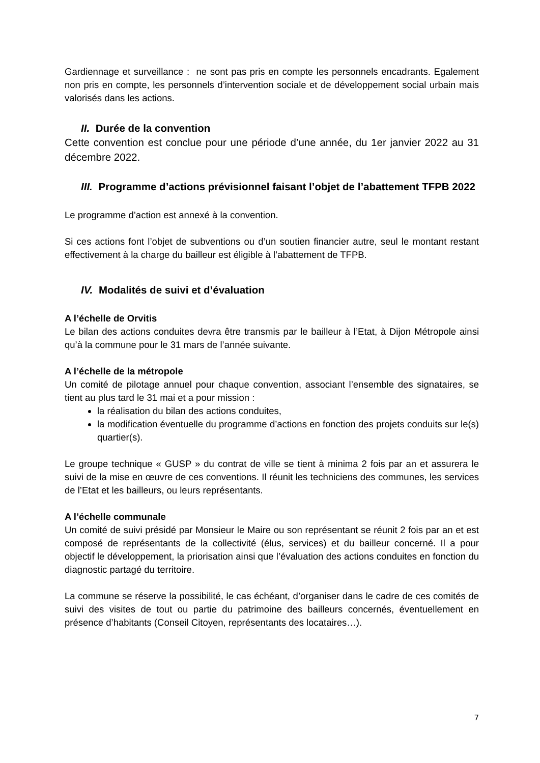Gardiennage et surveillance : ne sont pas pris en compte les personnels encadrants. Egalement non pris en compte, les personnels d’intervention sociale et de développement social urbain mais valorisés dans les actions.
II. Durée de la convention
Cette convention est conclue pour une période d’une année, du 1er janvier 2022 au 31 décembre 2022.
III. Programme d’actions prévisionnel faisant l’objet de l’abattement TFPB 2022
Le programme d’action est annexé à la convention.
Si ces actions font l’objet de subventions ou d’un soutien financier autre, seul le montant restant effectivement à la charge du bailleur est éligible à l’abattement de TFPB.
IV. Modalités de suivi et d’évaluation
A l’échelle de Orvitis
Le bilan des actions conduites devra être transmis par le bailleur à l’Etat, à Dijon Métropole ainsi qu’à la commune pour le 31 mars de l’année suivante.
A l’échelle de la métropole
Un comité de pilotage annuel pour chaque convention, associant l’ensemble des signataires, se tient au plus tard le 31 mai et a pour mission :
la réalisation du bilan des actions conduites,
la modification éventuelle du programme d’actions en fonction des projets conduits sur le(s) quartier(s).
Le groupe technique « GUSP » du contrat de ville se tient à minima 2 fois par an et assurera le suivi de la mise en œuvre de ces conventions. Il réunit les techniciens des communes, les services de l’Etat et les bailleurs, ou leurs représentants.
A l’échelle communale
Un comité de suivi présidé par Monsieur le Maire ou son représentant se réunit 2 fois par an et est composé de représentants de la collectivité (élus, services) et du bailleur concerné. Il a pour objectif le développement, la priorisation ainsi que l’évaluation des actions conduites en fonction du diagnostic partagé du territoire.
La commune se réserve la possibilité, le cas échéant, d’organiser dans le cadre de ces comités de suivi des visites de tout ou partie du patrimoine des bailleurs concernés, éventuellement en présence d’habitants (Conseil Citoyen, représentants des locataires…).
7